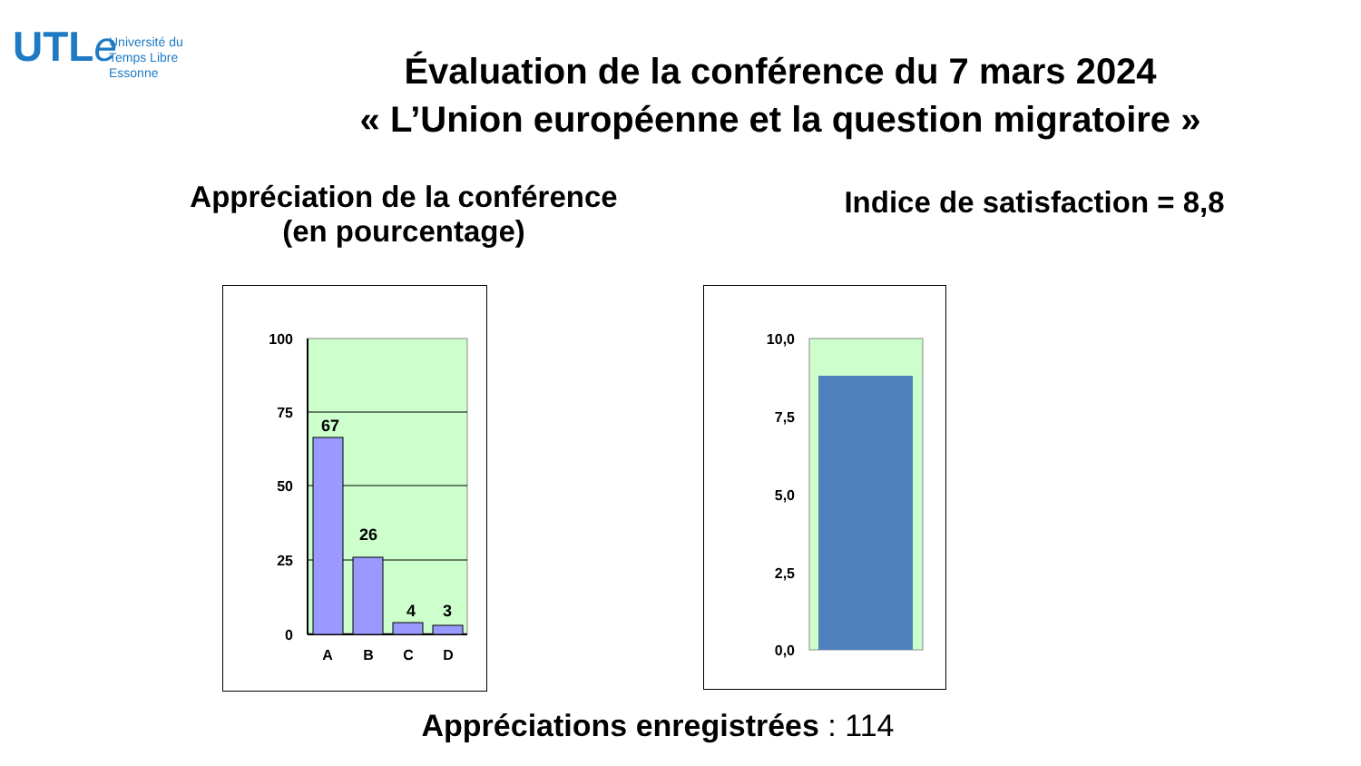UTLe
Université du
Temps Libre
Essonne
Évaluation de la conférence du 7 mars 2024
« L’Union européenne et la question migratoire »
Appréciation de la conférence
(en pourcentage)
Indice de satisfaction = 8,8
100
75
50
25
0
67
26
4
3
A
B
C
D
10,0
7,5
5,0
2,5
0,0
Appréciations enregistrées : 114